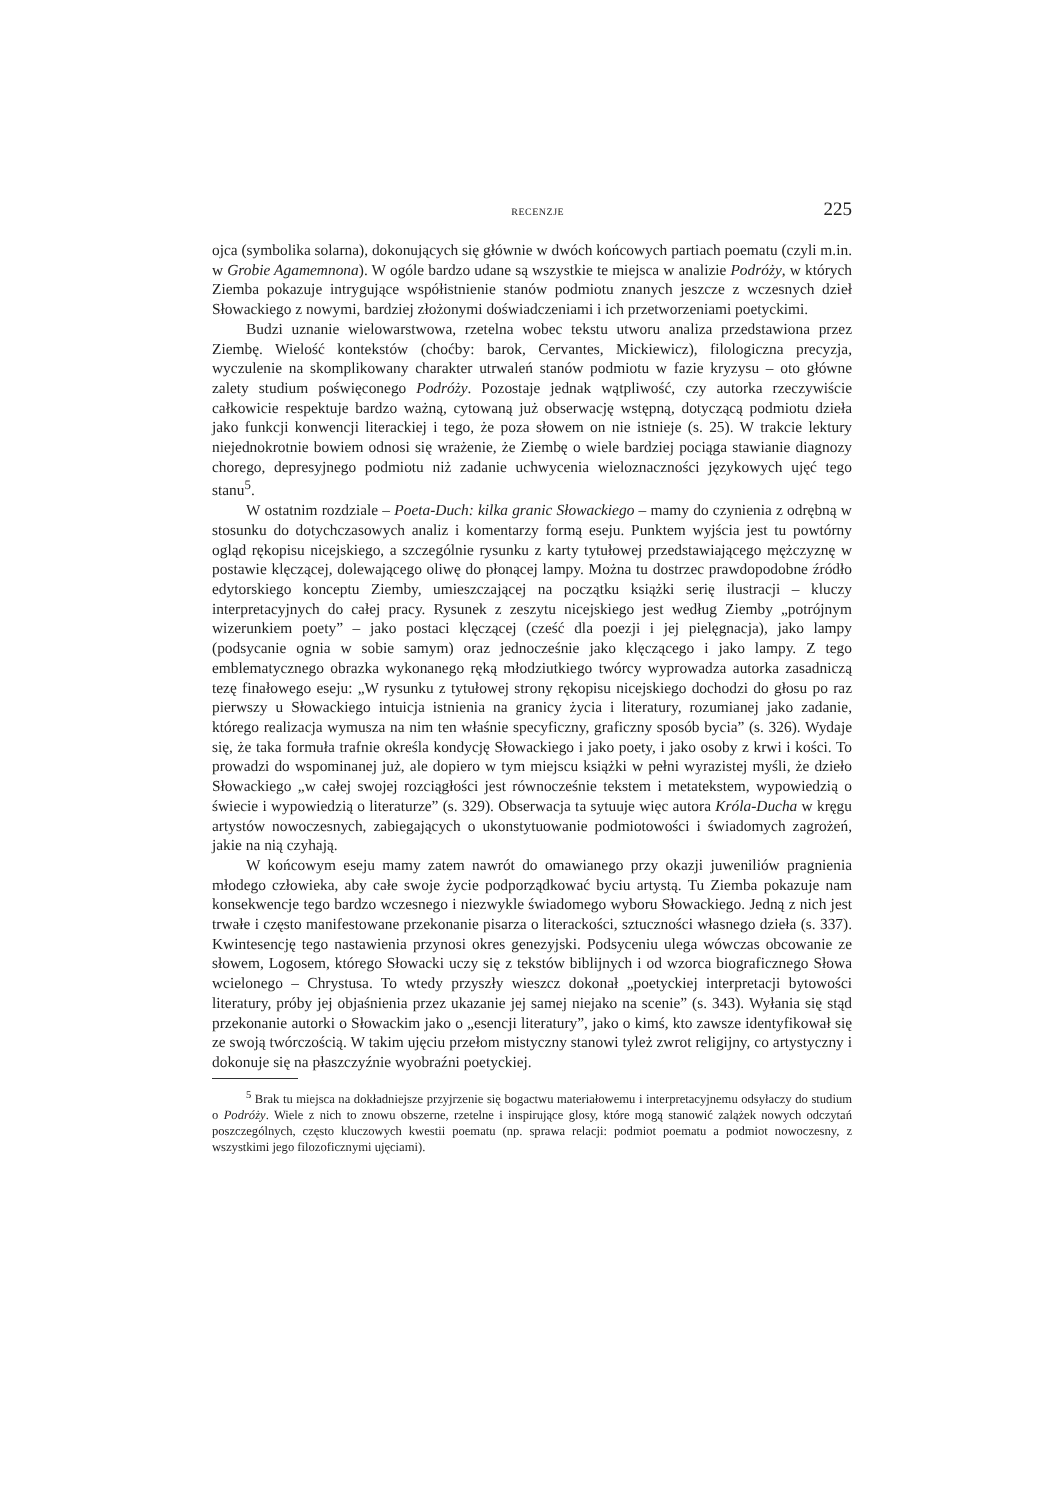RECENZJE 225
ojca (symbolika solarna), dokonujących się głównie w dwóch końcowych partiach poematu (czyli m.in. w Grobie Agamemnona). W ogóle bardzo udane są wszystkie te miejsca w analizie Podróży, w których Ziemba pokazuje intrygujące współistnienie stanów podmiotu znanych jeszcze z wczesnych dzieł Słowackiego z nowymi, bardziej złożonymi doświadczeniami i ich przetworzeniami poetyckimi.
Budzi uznanie wielowarstwowa, rzetelna wobec tekstu utworu analiza przedstawiona przez Ziembę. Wielość kontekstów (choćby: barok, Cervantes, Mickiewicz), filologiczna precyzja, wyczulenie na skomplikowany charakter utrwaleń stanów podmiotu w fazie kryzysu – oto główne zalety studium poświęconego Podróży. Pozostaje jednak wątpliwość, czy autorka rzeczywiście całkowicie respektuje bardzo ważną, cytowaną już obserwację wstępną, dotyczącą podmiotu dzieła jako funkcji konwencji literackiej i tego, że poza słowem on nie istnieje (s. 25). W trakcie lektury niejednokrotnie bowiem odnosi się wrażenie, że Ziembę o wiele bardziej pociąga stawianie diagnozy chorego, depresyjnego podmiotu niż zadanie uchwycenia wieloznaczności językowych ujęć tego stanu<sup>5</sup>.
W ostatnim rozdziale – Poeta-Duch: kilka granic Słowackiego – mamy do czynienia z odrębną w stosunku do dotychczasowych analiz i komentarzy formą eseju. Punktem wyjścia jest tu powtórny ogląd rękopisu nicejskiego, a szczególnie rysunku z karty tytułowej przedstawiającego mężczyznę w postawie klęczącej, dolewającego oliwę do płonącej lampy. Można tu dostrzec prawdopodobne źródło edytorskiego konceptu Ziemby, umieszczającej na początku książki serię ilustracji – kluczy interpretacyjnych do całej pracy. Rysunek z zeszytu nicejskiego jest według Ziemby „potrójnym wizerunkiem poety” – jako postaci klęczącej (cześć dla poezji i jej pielęgnacja), jako lampy (podsycanie ognia w sobie samym) oraz jednocześnie jako klęczącego i jako lampy. Z tego emblematycznego obrazka wykonanego ręką młodziutkiego twórcy wyprowadza autorka zasadniczą tezę finałowego eseju: „W rysunku z tytułowej strony rękopisu nicejskiego dochodzi do głosu po raz pierwszy u Słowackiego intuicja istnienia na granicy życia i literatury, rozumianej jako zadanie, którego realizacja wymusza na nim ten właśnie specyficzny, graficzny sposób bycia” (s. 326). Wydaje się, że taka formuła trafnie określa kondycję Słowackiego i jako poety, i jako osoby z krwi i kości. To prowadzi do wspominanej już, ale dopiero w tym miejscu książki w pełni wyrazistej myśli, że dzieło Słowackiego „w całej swojej rozciągłości jest równocześnie tekstem i metatekstem, wypowiedzią o świecie i wypowiedzią o literaturze” (s. 329). Obserwacja ta sytuuje więc autora Króla-Ducha w kręgu artystów nowoczesnych, zabiegających o ukonstytuowanie podmiotowości i świadomych zagrożeń, jakie na nią czyhają.
W końcowym eseju mamy zatem nawrót do omawianego przy okazji juweniliów pragnienia młodego człowieka, aby całe swoje życie podporządkować byciu artystą. Tu Ziemba pokazuje nam konsekwencje tego bardzo wczesnego i niezwykle świadomego wyboru Słowackiego. Jedną z nich jest trwałe i często manifestowane przekonanie pisarza o literackości, sztuczności własnego dzieła (s. 337). Kwintesencję tego nastawienia przynosi okres genezyjski. Podsyceniu ulega wówczas obcowanie ze słowem, Logosem, którego Słowacki uczy się z tekstów biblijnych i od wzorca biograficznego Słowa wcielonego – Chrystusa. To wtedy przyszły wieszcz dokonał „poetyckiej interpretacji bytowości literatury, próby jej objaśnienia przez ukazanie jej samej niejako na scenie” (s. 343). Wyłania się stąd przekonanie autorki o Słowackim jako o „esencji literatury”, jako o kimś, kto zawsze identyfikował się ze swoją twórczością. W takim ujęciu przełom mistyczny stanowi tyleż zwrot religijny, co artystyczny i dokonuje się na płaszczyźnie wyobraźni poetyckiej.
<sup>5</sup> Brak tu miejsca na dokładniejsze przyjrzenie się bogactwu materiałowemu i interpretacyjnemu odsyłaczy do studium o Podróży. Wiele z nich to znowu obszerne, rzetelne i inspirujące glosy, które mogą stanowić zalążek nowych odczytań poszczególnych, często kluczowych kwestii poematu (np. sprawa relacji: podmiot poematu a podmiot nowoczesny, z wszystkimi jego filozoficznymi ujęciami).